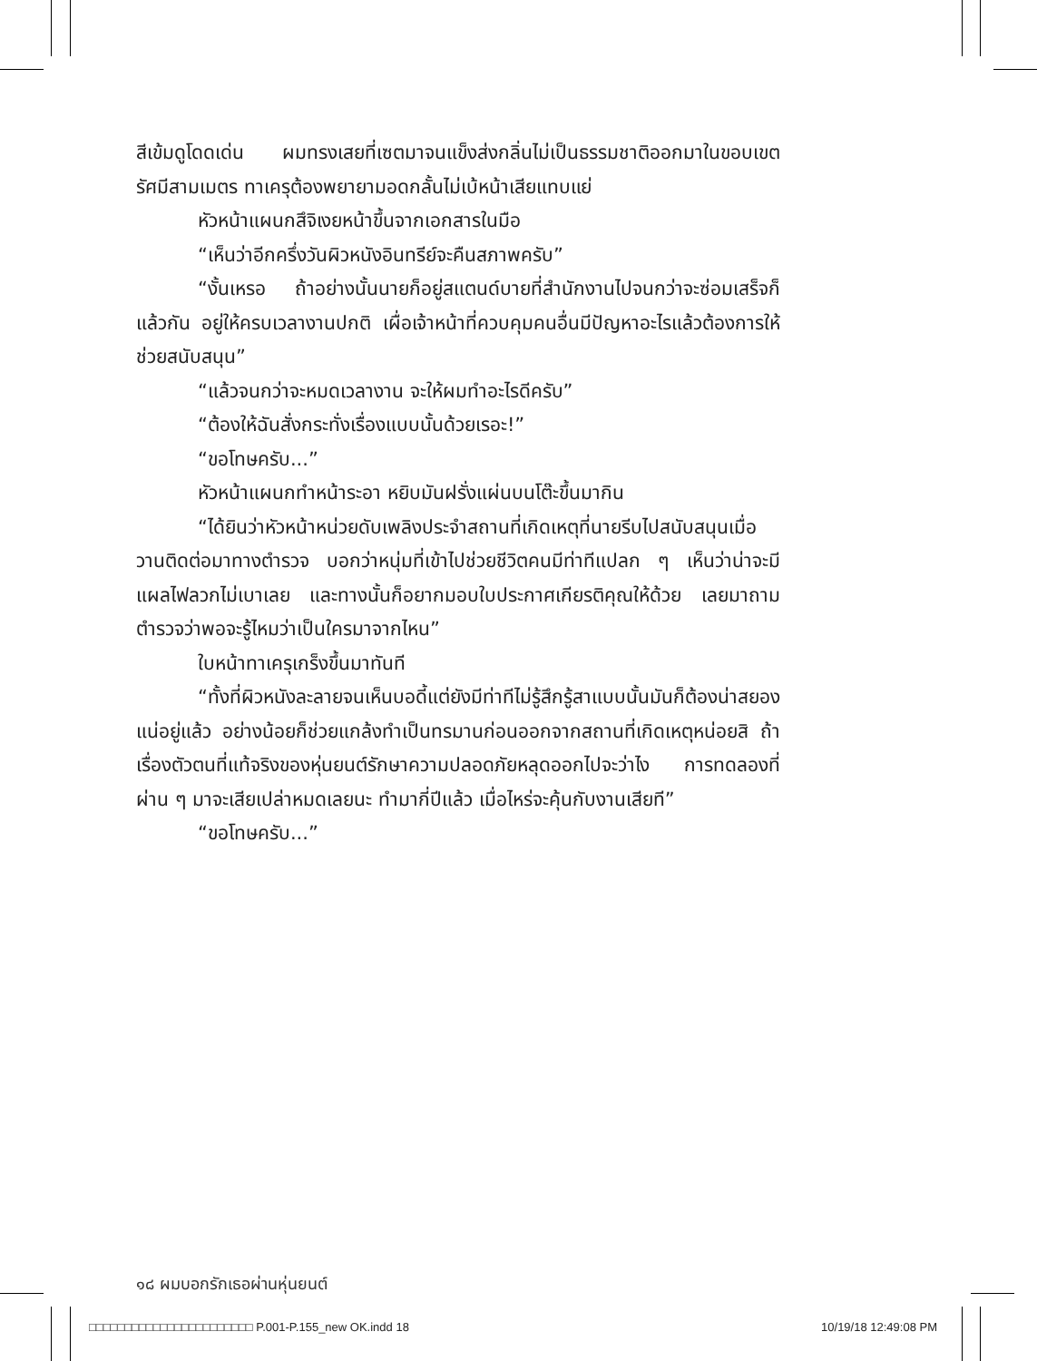สีเข้มดูโดดเด่น ผมทรงเสยที่เซตมาจนแข็งส่งกลิ่นไม่เป็นธรรมชาติออกมาในขอบเขตรัศมีสามเมตร ทาเครุต้องพยายามอดกลั้นไม่เบ้หน้าเสียแทบแย่
หัวหน้าแผนกสึจิเงยหน้าขึ้นจากเอกสารในมือ
“เห็นว่าอีกครึ่งวันผิวหนังอินทรีย์จะคืนสภาพครับ”
“งั้นเหรอ ถ้าอย่างนั้นนายก็อยู่สแตนด์บายที่สำนักงานไปจนกว่าจะซ่อมเสร็จก็แล้วกัน อยู่ให้ครบเวลางานปกติ เผื่อเจ้าหน้าที่ควบคุมคนอื่นมีปัญหาอะไรแล้วต้องการให้ช่วยสนับสนุน”
“แล้วจนกว่าจะหมดเวลางาน จะให้ผมทำอะไรดีครับ”
“ต้องให้ฉันสั่งกระทั่งเรื่องแบบนั้นด้วยเรอะ!”
“ขอโทษครับ...”
หัวหน้าแผนกทำหน้าระอา หยิบมันฝรั่งแผ่นบนโต๊ะขึ้นมากิน
“ได้ยินว่าหัวหน้าหน่วยดับเพลิงประจำสถานที่เกิดเหตุที่นายรีบไปสนับสนุนเมื่อวานติดต่อมาทางตำรวจ บอกว่าหนุ่มที่เข้าไปช่วยชีวิตคนมีท่าทีแปลก ๆ เห็นว่าน่าจะมีแผลไฟลวกไม่เบาเลย และทางนั้นก็อยากมอบใบประกาศเกียรติคุณให้ด้วย เลยมาถามตำรวจว่าพอจะรู้ไหมว่าเป็นใครมาจากไหน”
ใบหน้าทาเครุเกร็งขึ้นมาทันที
“ทั้งที่ผิวหนังละลายจนเห็นบอดี้แต่ยังมีท่าทีไม่รู้สึกรู้สาแบบนั้นมันก็ต้องน่าสยองแน่อยู่แล้ว อย่างน้อยก็ช่วยแกล้งทำเป็นทรมานก่อนออกจากสถานที่เกิดเหตุหน่อยสิ ถ้าเรื่องตัวตนที่แท้จริงของหุ่นยนต์รักษาความปลอดภัยหลุดออกไปจะว่าไง การทดลองที่ผ่าน ๆ มาจะเสียเปล่าหมดเลยนะ ทำมากี่ปีแล้ว เมื่อไหร่จะคุ้นกับงานเสียที”
“ขอโทษครับ...”
๑๘ ผมบอกรักเธอผ่านหุ่นยนต์
□□□□□□□□□□□□□□□□□□□□□□□ P.001-P.155_new OK.indd 18 10/19/18 12:49:08 PM